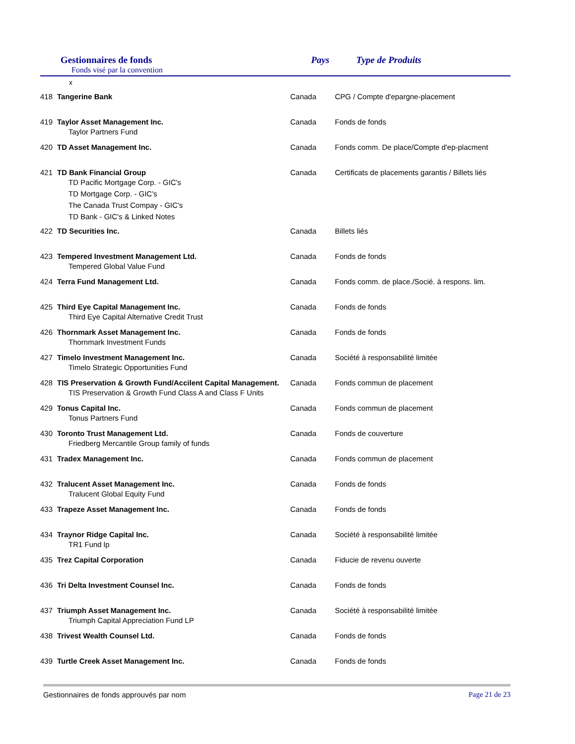Gestionnaires de fonds
Fonds visé par la convention
Pays Type de Produits
x
| 418 | Tangerine Bank | Canada | CPG / Compte d'epargne-placement |
| 419 | Taylor Asset Management Inc. Taylor Partners Fund | Canada | Fonds de fonds |
| 420 | TD Asset Management Inc. | Canada | Fonds comm. De place/Compte d'ep-placment |
| 421 | TD Bank Financial Group TD Pacific Mortgage Corp. - GIC's TD Mortgage Corp. - GIC's The Canada Trust Compay - GIC's TD Bank - GIC's & Linked Notes | Canada | Certificats de placements garantis / Billets liés |
| 422 | TD Securities Inc. | Canada | Billets liés |
| 423 | Tempered Investment Management Ltd. Tempered Global Value Fund | Canada | Fonds de fonds |
| 424 | Terra Fund Management Ltd. | Canada | Fonds comm. de place./Socié. à respons. lim. |
| 425 | Third Eye Capital Management Inc. Third Eye Capital Alternative Credit Trust | Canada | Fonds de fonds |
| 426 | Thornmark Asset Management Inc. Thornmark Investment Funds | Canada | Fonds de fonds |
| 427 | Timelo Investment Management Inc. Timelo Strategic Opportunities Fund | Canada | Société à responsabilité limitée |
| 428 | TIS Preservation & Growth Fund/Accilent Capital Management. TIS Preservation & Growth Fund Class A and Class F Units | Canada | Fonds commun de placement |
| 429 | Tonus Capital Inc. Tonus Partners Fund | Canada | Fonds commun de placement |
| 430 | Toronto Trust Management Ltd. Friedberg Mercantile Group family of funds | Canada | Fonds de couverture |
| 431 | Tradex Management Inc. | Canada | Fonds commun de placement |
| 432 | Tralucent Asset Management Inc. Tralucent Global Equity Fund | Canada | Fonds de fonds |
| 433 | Trapeze Asset Management Inc. | Canada | Fonds de fonds |
| 434 | Traynor Ridge Capital Inc. TR1 Fund lp | Canada | Société à responsabilité limitée |
| 435 | Trez Capital Corporation | Canada | Fiducie de revenu ouverte |
| 436 | Tri Delta Investment Counsel Inc. | Canada | Fonds de fonds |
| 437 | Triumph Asset Management Inc. Triumph Capital Appreciation Fund LP | Canada | Société à responsabilité limitée |
| 438 | Trivest Wealth Counsel Ltd. | Canada | Fonds de fonds |
| 439 | Turtle Creek Asset Management Inc. | Canada | Fonds de fonds |
Gestionnaires de fonds approuvés par nom Page 21 de 23